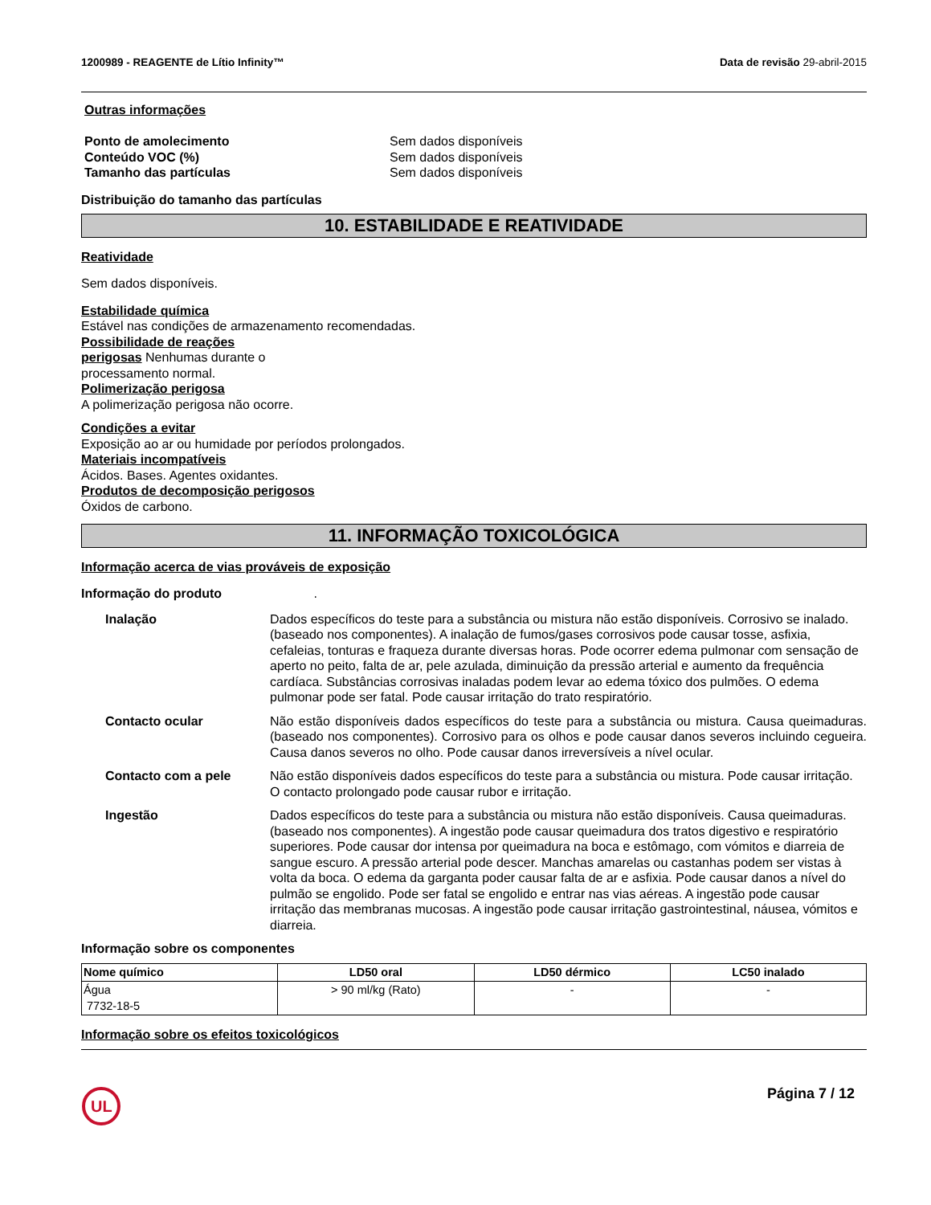1200989 - REAGENTE de Lítio Infinity™
Data de revisão 29-abril-2015
Outras informações
Ponto de amolecimento Sem dados disponíveis
Conteúdo VOC (%) Sem dados disponíveis
Tamanho das partículas Sem dados disponíveis
Distribuição do tamanho das partículas
10. ESTABILIDADE E REATIVIDADE
Reatividade
Sem dados disponíveis.
Estabilidade química
Estável nas condições de armazenamento recomendadas.
Possibilidade de reações
perigosas Nenhumas durante o
processamento normal.
Polimerização perigosa
A polimerização perigosa não ocorre.
Condições a evitar
Exposição ao ar ou humidade por períodos prolongados.
Materiais incompatíveis
Ácidos. Bases. Agentes oxidantes.
Produtos de decomposição perigosos
Óxidos de carbono.
11. INFORMAÇÃO TOXICOLÓGICA
Informação acerca de vias prováveis de exposição
Informação do produto .
Inalação Dados específicos do teste para a substância ou mistura não estão disponíveis. Corrosivo se inalado. (baseado nos componentes). A inalação de fumos/gases corrosivos pode causar tosse, asfixia, cefaleias, tonturas e fraqueza durante diversas horas. Pode ocorrer edema pulmonar com sensação de aperto no peito, falta de ar, pele azulada, diminuição da pressão arterial e aumento da frequência cardíaca. Substâncias corrosivas inaladas podem levar ao edema tóxico dos pulmões. O edema pulmonar pode ser fatal. Pode causar irritação do trato respiratório.
Contacto ocular Não estão disponíveis dados específicos do teste para a substância ou mistura. Causa queimaduras. (baseado nos componentes). Corrosivo para os olhos e pode causar danos severos incluindo cegueira. Causa danos severos no olho. Pode causar danos irreversíveis a nível ocular.
Contacto com a pele Não estão disponíveis dados específicos do teste para a substância ou mistura. Pode causar irritação.
O contacto prolongado pode causar rubor e irritação.
Ingestão Dados específicos do teste para a substância ou mistura não estão disponíveis. Causa queimaduras. (baseado nos componentes). A ingestão pode causar queimadura dos tratos digestivo e respiratório superiores. Pode causar dor intensa por queimadura na boca e estômago, com vómitos e diarreia de sangue escuro. A pressão arterial pode descer. Manchas amarelas ou castanhas podem ser vistas à volta da boca. O edema da garganta poder causar falta de ar e asfixia. Pode causar danos a nível do pulmão se engolido. Pode ser fatal se engolido e entrar nas vias aéreas. A ingestão pode causar irritação das membranas mucosas. A ingestão pode causar irritação gastrointestinal, náusea, vómitos e diarreia.
Informação sobre os componentes
| Nome químico | LD50 oral | LD50 dérmico | LC50 inalado |
| --- | --- | --- | --- |
| Água 7732-18-5 | > 90 ml/kg (Rato) | - | - |
Informação sobre os efeitos toxicológicos
UL
Página 7 / 12